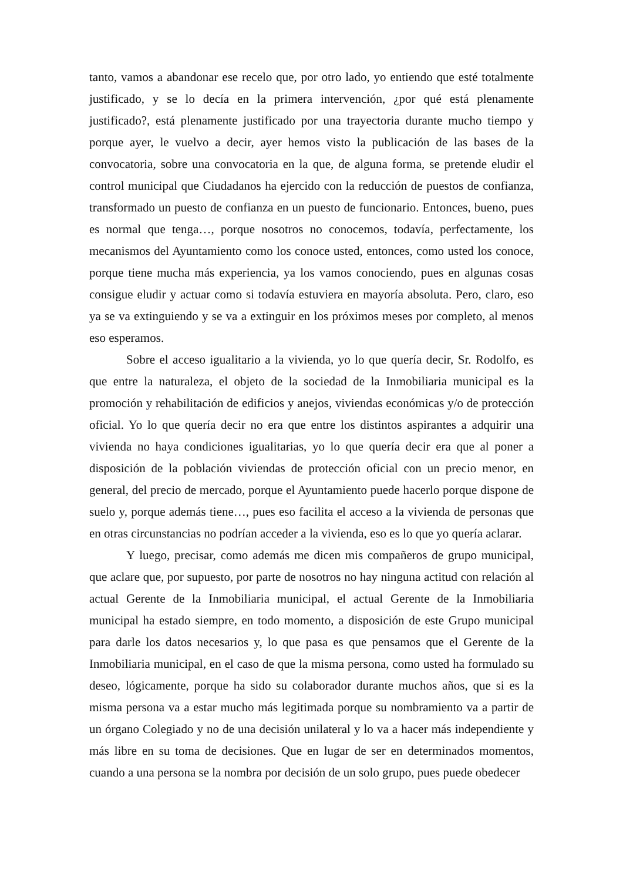tanto, vamos a abandonar ese recelo que, por otro lado, yo entiendo que esté totalmente justificado, y se lo decía en la primera intervención, ¿por qué está plenamente justificado?, está plenamente justificado por una trayectoria durante mucho tiempo y porque ayer, le vuelvo a decir, ayer hemos visto la publicación de las bases de la convocatoria, sobre una convocatoria en la que, de alguna forma, se pretende eludir el control municipal que Ciudadanos ha ejercido con la reducción de puestos de confianza, transformado un puesto de confianza en un puesto de funcionario. Entonces, bueno, pues es normal que tenga…, porque nosotros no conocemos, todavía, perfectamente, los mecanismos del Ayuntamiento como los conoce usted, entonces, como usted los conoce, porque tiene mucha más experiencia, ya los vamos conociendo, pues en algunas cosas consigue eludir y actuar como si todavía estuviera en mayoría absoluta. Pero, claro, eso ya se va extinguiendo y se va a extinguir en los próximos meses por completo, al menos eso esperamos.
Sobre el acceso igualitario a la vivienda, yo lo que quería decir, Sr. Rodolfo, es que entre la naturaleza, el objeto de la sociedad de la Inmobiliaria municipal es la promoción y rehabilitación de edificios y anejos, viviendas económicas y/o de protección oficial. Yo lo que quería decir no era que entre los distintos aspirantes a adquirir una vivienda no haya condiciones igualitarias, yo lo que quería decir era que al poner a disposición de la población viviendas de protección oficial con un precio menor, en general, del precio de mercado, porque el Ayuntamiento puede hacerlo porque dispone de suelo y, porque además tiene…, pues eso facilita el acceso a la vivienda de personas que en otras circunstancias no podrían acceder a la vivienda, eso es lo que yo quería aclarar.
Y luego, precisar, como además me dicen mis compañeros de grupo municipal, que aclare que, por supuesto, por parte de nosotros no hay ninguna actitud con relación al actual Gerente de la Inmobiliaria municipal, el actual Gerente de la Inmobiliaria municipal ha estado siempre, en todo momento, a disposición de este Grupo municipal para darle los datos necesarios y, lo que pasa es que pensamos que el Gerente de la Inmobiliaria municipal, en el caso de que la misma persona, como usted ha formulado su deseo, lógicamente, porque ha sido su colaborador durante muchos años, que si es la misma persona va a estar mucho más legitimada porque su nombramiento va a partir de un órgano Colegiado y no de una decisión unilateral y lo va a hacer más independiente y más libre en su toma de decisiones. Que en lugar de ser en determinados momentos, cuando a una persona se la nombra por decisión de un solo grupo, pues puede obedecer